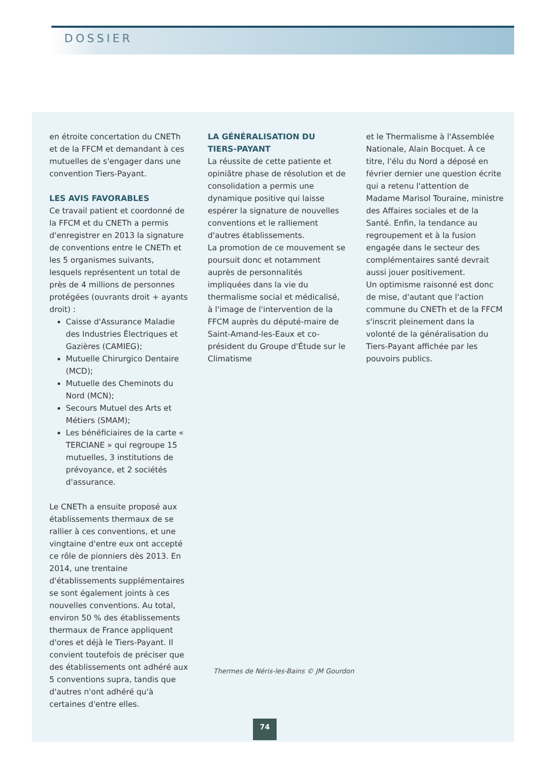DOSSIER
en étroite concertation du CNETh et de la FFCM et demandant à ces mutuelles de s'engager dans une convention Tiers-Payant.
LES AVIS FAVORABLES
Ce travail patient et coordonné de la FFCM et du CNETh a permis d'enregistrer en 2013 la signature de conventions entre le CNETh et les 5 organismes suivants, lesquels représentent un total de près de 4 millions de personnes protégées (ouvrants droit + ayants droit) :
Caisse d'Assurance Maladie des Industries Électriques et Gazières (CAMIEG);
Mutuelle Chirurgico Dentaire (MCD);
Mutuelle des Cheminots du Nord (MCN);
Secours Mutuel des Arts et Métiers (SMAM);
Les bénéficiaires de la carte « TERCIANE » qui regroupe 15 mutuelles, 3 institutions de prévoyance, et 2 sociétés d'assurance.
Le CNETh a ensuite proposé aux établissements thermaux de se rallier à ces conventions, et une vingtaine d'entre eux ont accepté ce rôle de pionniers dès 2013. En 2014, une trentaine d'établissements supplémentaires se sont également joints à ces nouvelles conventions. Au total, environ 50 % des établissements thermaux de France appliquent d'ores et déjà le Tiers-Payant. Il convient toutefois de préciser que des établissements ont adhéré aux 5 conventions supra, tandis que d'autres n'ont adhéré qu'à certaines d'entre elles.
LA GÉNÉRALISATION DU TIERS-PAYANT
La réussite de cette patiente et opiniâtre phase de résolution et de consolidation a permis une dynamique positive qui laisse espérer la signature de nouvelles conventions et le ralliement d'autres établissements.
La promotion de ce mouvement se poursuit donc et notamment auprès de personnalités impliquées dans la vie du thermalisme social et médicalisé, à l'image de l'intervention de la FFCM auprès du député-maire de Saint-Amand-les-Eaux et co-président du Groupe d'Étude sur le Climatisme
et le Thermalisme à l'Assemblée Nationale, Alain Bocquet. À ce titre, l'élu du Nord a déposé en février dernier une question écrite qui a retenu l'attention de Madame Marisol Touraine, ministre des Affaires sociales et de la Santé. Enfin, la tendance au regroupement et à la fusion engagée dans le secteur des complémentaires santé devrait aussi jouer positivement.
Un optimisme raisonné est donc de mise, d'autant que l'action commune du CNETh et de la FFCM s'inscrit pleinement dans la volonté de la généralisation du Tiers-Payant affichée par les pouvoirs publics.
Thermes de Néris-les-Bains © JM Gourdon
74